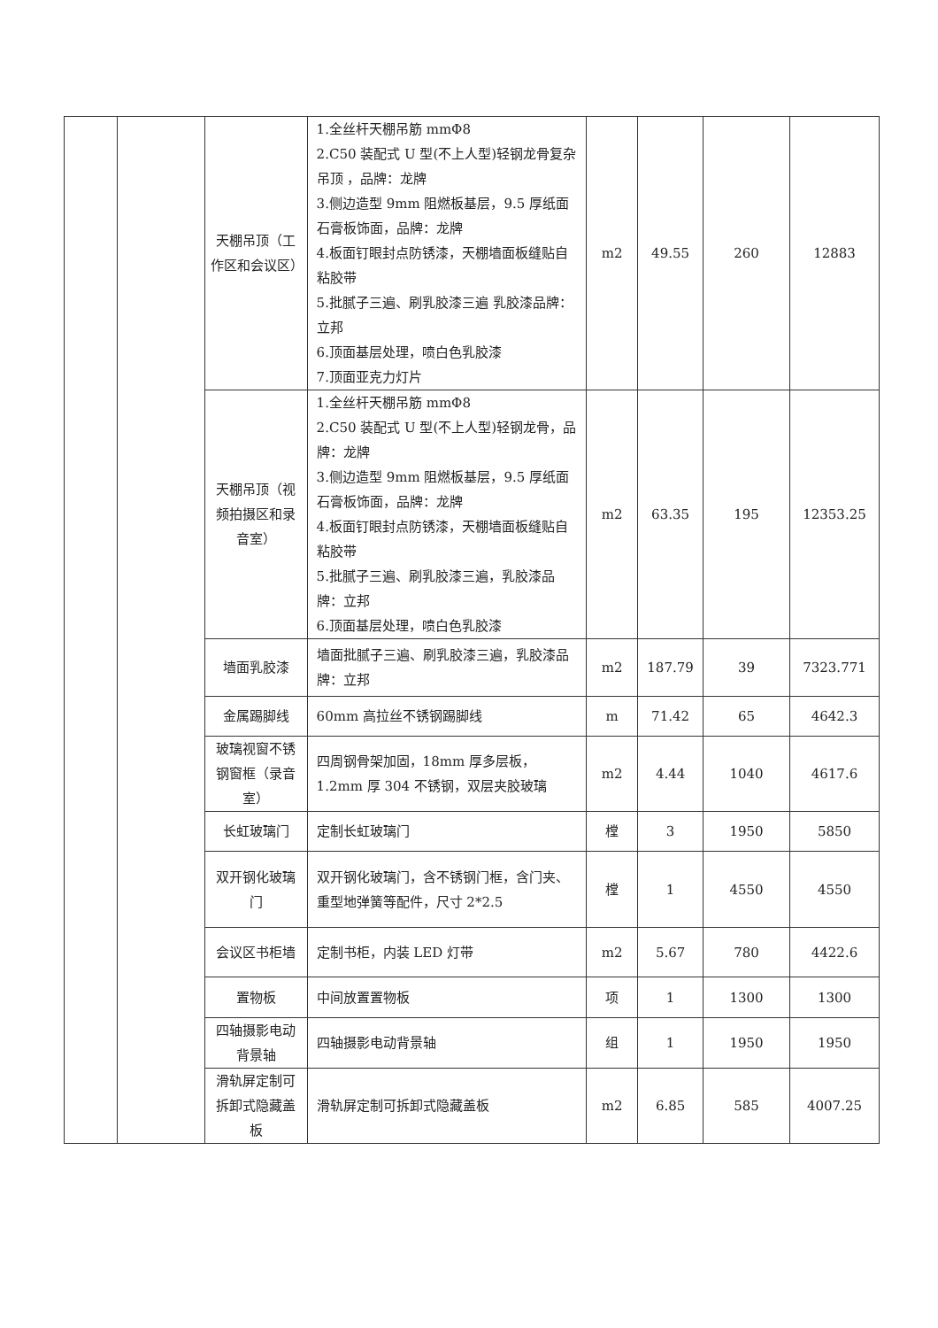| | | 天棚吊顶（工作区和会议区） | 1.全丝杆天棚吊筋 mmΦ8 2.C50 装配式 U 型(不上人型)轻钢龙骨复杂吊顶 ，品牌：龙牌 3.侧边造型 9mm 阻燃板基层，9.5 厚纸面石膏板饰面，品牌：龙牌 4.板面钉眼封点防锈漆，天棚墙面板缝贴自粘胶带 5.批腻子三遍、刷乳胶漆三遍 乳胶漆品牌：立邦 6.顶面基层处理，喷白色乳胶漆 7.顶面亚克力灯片 | m2 | 49.55 | 260 | 12883 |
| | | 天棚吊顶（视频拍摄区和录音室） | 1.全丝杆天棚吊筋 mmΦ8 2.C50 装配式 U 型(不上人型)轻钢龙骨，品牌：龙牌 3.侧边造型 9mm 阻燃板基层，9.5 厚纸面石膏板饰面，品牌：龙牌 4.板面钉眼封点防锈漆，天棚墙面板缝贴自粘胶带 5.批腻子三遍、刷乳胶漆三遍，乳胶漆品牌：立邦 6.顶面基层处理，喷白色乳胶漆 | m2 | 63.35 | 195 | 12353.25 |
| | | 墙面乳胶漆 | 墙面批腻子三遍、刷乳胶漆三遍，乳胶漆品牌：立邦 | m2 | 187.79 | 39 | 7323.771 |
| | | 金属踢脚线 | 60mm 高拉丝不锈钢踢脚线 | m | 71.42 | 65 | 4642.3 |
| | | 玻璃视窗不锈钢窗框（录音室） | 四周钢骨架加固，18mm 厚多层板，1.2mm 厚 304 不锈钢，双层夹胶玻璃 | m2 | 4.44 | 1040 | 4617.6 |
| | | 长虹玻璃门 | 定制长虹玻璃门 | 樘 | 3 | 1950 | 5850 |
| | | 双开钢化玻璃门 | 双开钢化玻璃门，含不锈钢门框，含门夹、重型地弹簧等配件，尺寸 2*2.5 | 樘 | 1 | 4550 | 4550 |
| | | 会议区书柜墙 | 定制书柜，内装 LED 灯带 | m2 | 5.67 | 780 | 4422.6 |
| | | 置物板 | 中间放置置物板 | 项 | 1 | 1300 | 1300 |
| | | 四轴摄影电动背景轴 | 四轴摄影电动背景轴 | 组 | 1 | 1950 | 1950 |
| | | 滑轨屏定制可拆卸式隐藏盖板 | 滑轨屏定制可拆卸式隐藏盖板 | m2 | 6.85 | 585 | 4007.25 |